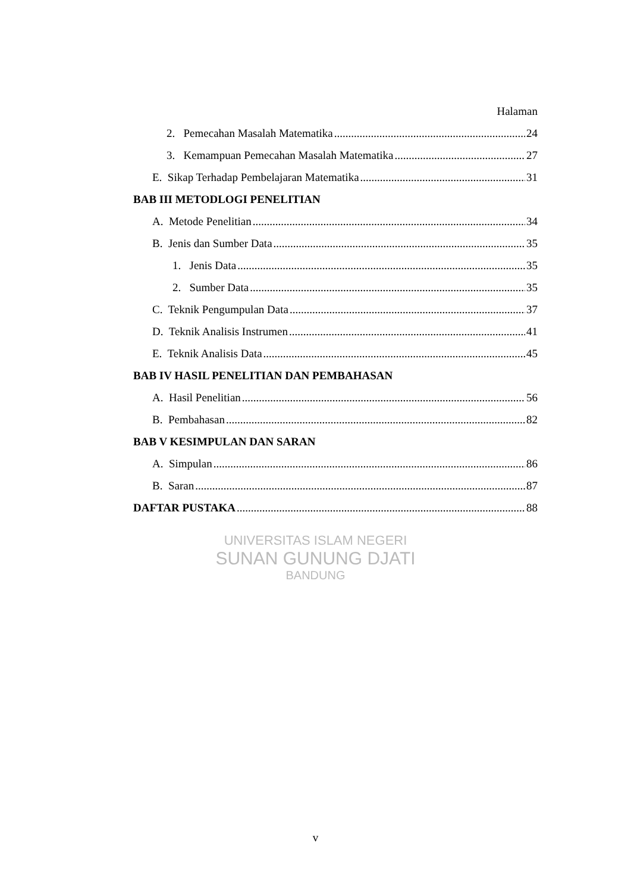Halaman
2. Pemecahan Masalah Matematika 24
3. Kemampuan Pemecahan Masalah Matematika 27
E. Sikap Terhadap Pembelajaran Matematika 31
BAB III METODLOGI PENELITIAN
A. Metode Penelitian 34
B. Jenis dan Sumber Data 35
1. Jenis Data 35
2. Sumber Data 35
C. Teknik Pengumpulan Data 37
D. Teknik Analisis Instrumen 41
E. Teknik Analisis Data 45
BAB IV HASIL PENELITIAN DAN PEMBAHASAN
A. Hasil Penelitian 56
B. Pembahasan 82
BAB V KESIMPULAN DAN SARAN
A. Simpulan 86
B. Saran 87
DAFTAR PUSTAKA 88
UNIVERSITAS ISLAM NEGERI
SUNAN GUNUNG DJATI
BANDUNG
v